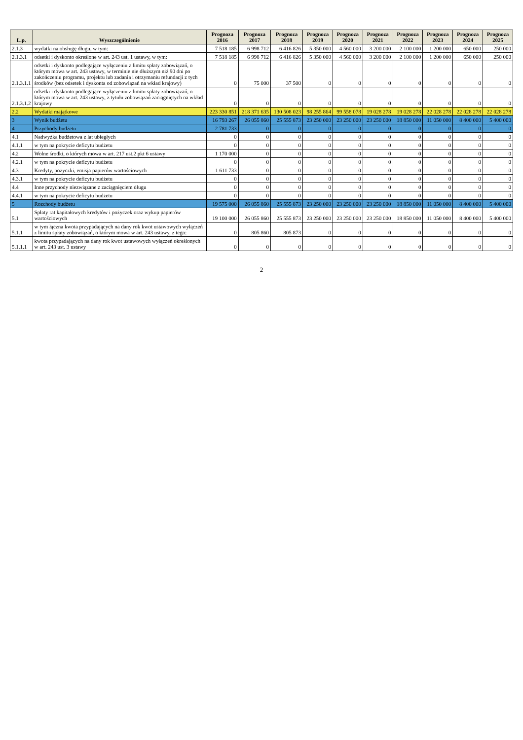| L.p. | Wyszczególnienie | Prognoza 2016 | Prognoza 2017 | Prognoza 2018 | Prognoza 2019 | Prognoza 2020 | Prognoza 2021 | Prognoza 2022 | Prognoza 2023 | Prognoza 2024 | Prognoza 2025 |
| --- | --- | --- | --- | --- | --- | --- | --- | --- | --- | --- | --- |
| 2.1.3 | wydatki na obsługę długu, w tym: | 7 518 185 | 6 998 712 | 6 416 826 | 5 350 000 | 4 560 000 | 3 200 000 | 2 100 000 | 1 200 000 | 650 000 | 250 000 |
| 2.1.3.1 | odsetki i dyskonto określone w art. 243 ust. 1 ustawy, w tym: | 7 518 185 | 6 998 712 | 6 416 826 | 5 350 000 | 4 560 000 | 3 200 000 | 2 100 000 | 1 200 000 | 650 000 | 250 000 |
| 2.1.3.1.1 | odsetki i dyskonto podlegające wyłączeniu z limitu spłaty zobowiązań, o którym mowa w art. 243 ustawy, w terminie nie dłuższym niż 90 dni po zakończeniu programu, projektu lub zadania i otrzymaniu refundacji z tych środków (bez odsetek i dyskonta od zobowiązań na wkład krajowy) | 0 | 75 000 | 37 500 | 0 | 0 | 0 | 0 | 0 | 0 | 0 |
| 2.1.3.1.2 | odsetki i dyskonto podlegające wyłączeniu z limitu spłaty zobowiązań, o którym mowa w art. 243 ustawy, z tytułu zobowiązań zaciągniętych na wkład krajowy | 0 | 0 | 0 | 0 | 0 | 0 | 0 | 0 | 0 | 0 |
| 2.2 | Wydatki majątkowe | 223 330 851 | 218 371 635 | 130 508 023 | 98 255 864 | 99 558 078 | 19 028 278 | 19 028 278 | 22 028 278 | 22 028 278 | 22 028 278 |
| 3 | Wynik budżetu | 16 793 267 | 26 055 860 | 25 555 873 | 23 250 000 | 23 250 000 | 23 250 000 | 18 850 000 | 11 050 000 | 8 400 000 | 5 400 000 |
| 4 | Przychody budżetu | 2 781 733 | 0 | 0 | 0 | 0 | 0 | 0 | 0 | 0 | 0 |
| 4.1 | Nadwyżka budżetowa z lat ubiegłych | 0 | 0 | 0 | 0 | 0 | 0 | 0 | 0 | 0 | 0 |
| 4.1.1 | w tym na pokrycie deficytu budżetu | 0 | 0 | 0 | 0 | 0 | 0 | 0 | 0 | 0 | 0 |
| 4.2 | Wolne środki, o których mowa w art. 217 ust.2 pkt 6 ustawy | 1 170 000 | 0 | 0 | 0 | 0 | 0 | 0 | 0 | 0 | 0 |
| 4.2.1 | w tym na pokrycie deficytu budżetu | 0 | 0 | 0 | 0 | 0 | 0 | 0 | 0 | 0 | 0 |
| 4.3 | Kredyty, pożyczki, emisja papierów wartościowych | 1 611 733 | 0 | 0 | 0 | 0 | 0 | 0 | 0 | 0 | 0 |
| 4.3.1 | w tym na pokrycie deficytu budżetu | 0 | 0 | 0 | 0 | 0 | 0 | 0 | 0 | 0 | 0 |
| 4.4 | Inne przychody niezwiązane z zaciągnięciem długu | 0 | 0 | 0 | 0 | 0 | 0 | 0 | 0 | 0 | 0 |
| 4.4.1 | w tym na pokrycie deficytu budżetu | 0 | 0 | 0 | 0 | 0 | 0 | 0 | 0 | 0 | 0 |
| 5 | Rozchody budżetu | 19 575 000 | 26 055 860 | 25 555 873 | 23 250 000 | 23 250 000 | 23 250 000 | 18 850 000 | 11 050 000 | 8 400 000 | 5 400 000 |
| 5.1 | Spłaty rat kapitałowych kredytów i pożyczek oraz wykup papierów wartościowych | 19 100 000 | 26 055 860 | 25 555 873 | 23 250 000 | 23 250 000 | 23 250 000 | 18 850 000 | 11 050 000 | 8 400 000 | 5 400 000 |
| 5.1.1 | w tym łączna kwota przypadających na dany rok kwot ustawowych wyłączeń z limitu spłaty zobowiązań, o którym mowa w art. 243 ustawy, z tego: | 0 | 805 860 | 805 873 | 0 | 0 | 0 | 0 | 0 | 0 | 0 |
| 5.1.1.1 | kwota przypadających na dany rok kwot ustawowych wyłączeń określonych w art. 243 ust. 3 ustawy | 0 | 0 | 0 | 0 | 0 | 0 | 0 | 0 | 0 | 0 |
2